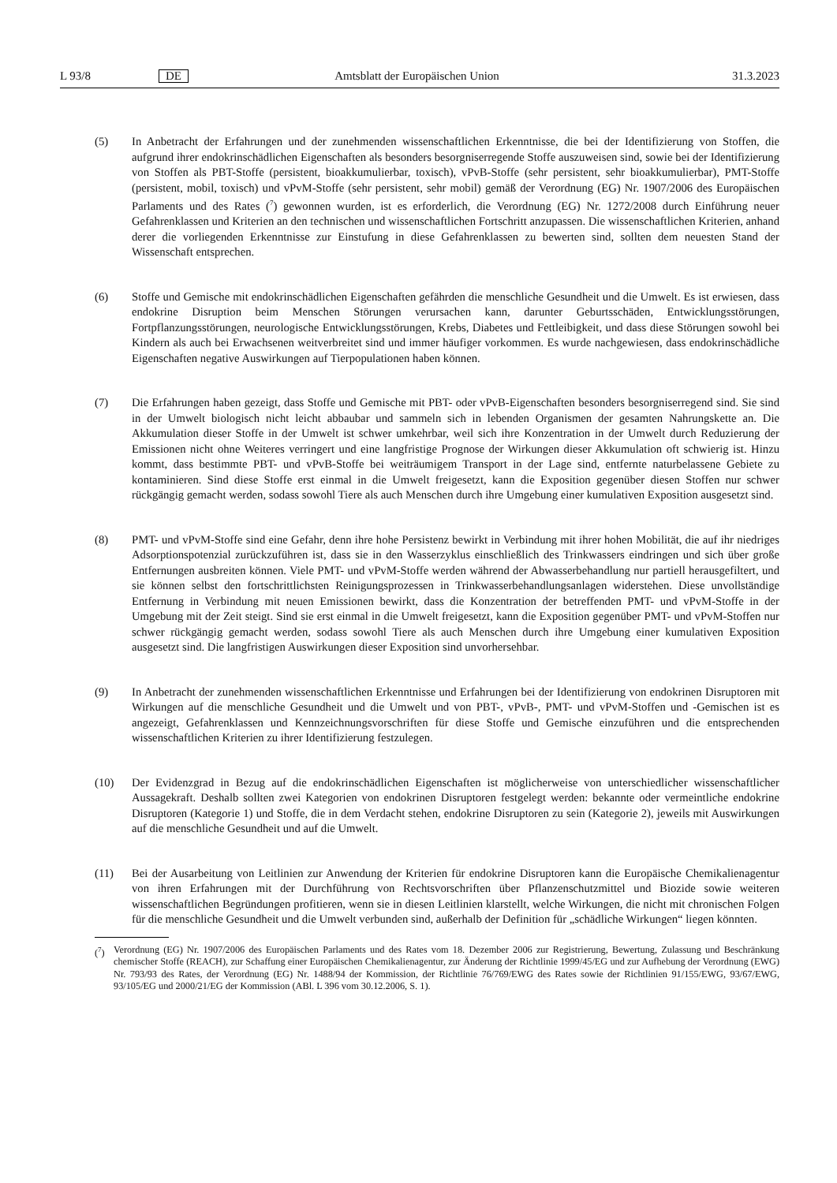L 93/8 DE Amtsblatt der Europäischen Union 31.3.2023
(5) In Anbetracht der Erfahrungen und der zunehmenden wissenschaftlichen Erkenntnisse, die bei der Identifizierung von Stoffen, die aufgrund ihrer endokrinschädlichen Eigenschaften als besonders besorgniserregende Stoffe auszuweisen sind, sowie bei der Identifizierung von Stoffen als PBT-Stoffe (persistent, bioakkumulierbar, toxisch), vPvB-Stoffe (sehr persistent, sehr bioakkumulierbar), PMT-Stoffe (persistent, mobil, toxisch) und vPvM-Stoffe (sehr persistent, sehr mobil) gemäß der Verordnung (EG) Nr. 1907/2006 des Europäischen Parlaments und des Rates (<sup>7</sup>) gewonnen wurden, ist es erforderlich, die Verordnung (EG) Nr. 1272/2008 durch Einführung neuer Gefahrenklassen und Kriterien an den technischen und wissenschaftlichen Fortschritt anzupassen. Die wissenschaftlichen Kriterien, anhand derer die vorliegenden Erkenntnisse zur Einstufung in diese Gefahrenklassen zu bewerten sind, sollten dem neuesten Stand der Wissenschaft entsprechen.
(6) Stoffe und Gemische mit endokrinschädlichen Eigenschaften gefährden die menschliche Gesundheit und die Umwelt. Es ist erwiesen, dass endokrine Disruption beim Menschen Störungen verursachen kann, darunter Geburtsschäden, Entwicklungsstörungen, Fortpflanzungsstörungen, neurologische Entwicklungsstörungen, Krebs, Diabetes und Fettleibigkeit, und dass diese Störungen sowohl bei Kindern als auch bei Erwachsenen weitverbreitet sind und immer häufiger vorkommen. Es wurde nachgewiesen, dass endokrinschädliche Eigenschaften negative Auswirkungen auf Tierpopulationen haben können.
(7) Die Erfahrungen haben gezeigt, dass Stoffe und Gemische mit PBT- oder vPvB-Eigenschaften besonders besorgniserregend sind. Sie sind in der Umwelt biologisch nicht leicht abbaubar und sammeln sich in lebenden Organismen der gesamten Nahrungskette an. Die Akkumulation dieser Stoffe in der Umwelt ist schwer umkehrbar, weil sich ihre Konzentration in der Umwelt durch Reduzierung der Emissionen nicht ohne Weiteres verringert und eine langfristige Prognose der Wirkungen dieser Akkumulation oft schwierig ist. Hinzu kommt, dass bestimmte PBT- und vPvB-Stoffe bei weiträumigem Transport in der Lage sind, entfernte naturbelassene Gebiete zu kontaminieren. Sind diese Stoffe erst einmal in die Umwelt freigesetzt, kann die Exposition gegenüber diesen Stoffen nur schwer rückgängig gemacht werden, sodass sowohl Tiere als auch Menschen durch ihre Umgebung einer kumulativen Exposition ausgesetzt sind.
(8) PMT- und vPvM-Stoffe sind eine Gefahr, denn ihre hohe Persistenz bewirkt in Verbindung mit ihrer hohen Mobilität, die auf ihr niedriges Adsorptionspotenzial zurückzuführen ist, dass sie in den Wasserzyklus einschließlich des Trinkwassers eindringen und sich über große Entfernungen ausbreiten können. Viele PMT- und vPvM-Stoffe werden während der Abwasserbehandlung nur partiell herausgefiltert, und sie können selbst den fortschrittlichsten Reinigungsprozessen in Trinkwasserbehandlungsanlagen widerstehen. Diese unvollständige Entfernung in Verbindung mit neuen Emissionen bewirkt, dass die Konzentration der betreffenden PMT- und vPvM-Stoffe in der Umgebung mit der Zeit steigt. Sind sie erst einmal in die Umwelt freigesetzt, kann die Exposition gegenüber PMT- und vPvM-Stoffen nur schwer rückgängig gemacht werden, sodass sowohl Tiere als auch Menschen durch ihre Umgebung einer kumulativen Exposition ausgesetzt sind. Die langfristigen Auswirkungen dieser Exposition sind unvorhersehbar.
(9) In Anbetracht der zunehmenden wissenschaftlichen Erkenntnisse und Erfahrungen bei der Identifizierung von endokrinen Disruptoren mit Wirkungen auf die menschliche Gesundheit und die Umwelt und von PBT-, vPvB-, PMT- und vPvM-Stoffen und -Gemischen ist es angezeigt, Gefahrenklassen und Kennzeichnungsvorschriften für diese Stoffe und Gemische einzuführen und die entsprechenden wissenschaftlichen Kriterien zu ihrer Identifizierung festzulegen.
(10) Der Evidenzgrad in Bezug auf die endokrinschädlichen Eigenschaften ist möglicherweise von unterschiedlicher wissenschaftlicher Aussagekraft. Deshalb sollten zwei Kategorien von endokrinen Disruptoren festgelegt werden: bekannte oder vermeintliche endokrine Disruptoren (Kategorie 1) und Stoffe, die in dem Verdacht stehen, endokrine Disruptoren zu sein (Kategorie 2), jeweils mit Auswirkungen auf die menschliche Gesundheit und auf die Umwelt.
(11) Bei der Ausarbeitung von Leitlinien zur Anwendung der Kriterien für endokrine Disruptoren kann die Europäische Chemikalienagentur von ihren Erfahrungen mit der Durchführung von Rechtsvorschriften über Pflanzenschutzmittel und Biozide sowie weiteren wissenschaftlichen Begründungen profitieren, wenn sie in diesen Leitlinien klarstellt, welche Wirkungen, die nicht mit chronischen Folgen für die menschliche Gesundheit und die Umwelt verbunden sind, außerhalb der Definition für „schädliche Wirkungen“ liegen könnten.
(<sup>7</sup>) Verordnung (EG) Nr. 1907/2006 des Europäischen Parlaments und des Rates vom 18. Dezember 2006 zur Registrierung, Bewertung, Zulassung und Beschränkung chemischer Stoffe (REACH), zur Schaffung einer Europäischen Chemikalienagentur, zur Änderung der Richtlinie 1999/45/EG und zur Aufhebung der Verordnung (EWG) Nr. 793/93 des Rates, der Verordnung (EG) Nr. 1488/94 der Kommission, der Richtlinie 76/769/EWG des Rates sowie der Richtlinien 91/155/EWG, 93/67/EWG, 93/105/EG und 2000/21/EG der Kommission (ABl. L 396 vom 30.12.2006, S. 1).